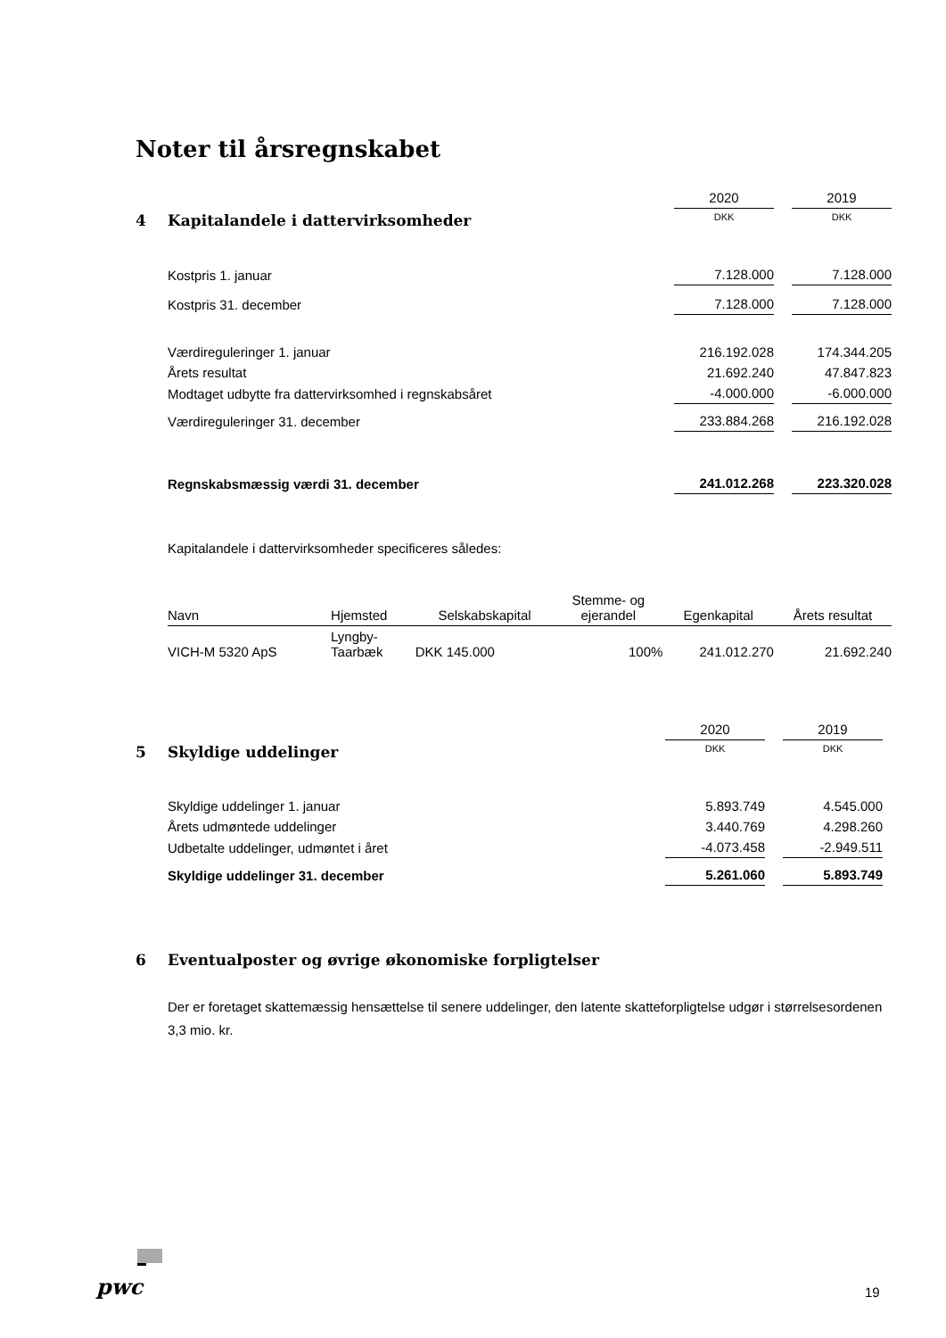Noter til årsregnskabet
| | 2020 | | 2019 |
| 4 Kapitalandele i dattervirksomheder | DKK | | DKK |
| Kostpris 1. januar | 7.128.000 | | 7.128.000 |
| Kostpris 31. december | 7.128.000 | | 7.128.000 |
| Værdireguleringer 1. januar | 216.192.028 | | 174.344.205 |
| Årets resultat | 21.692.240 | | 47.847.823 |
| Modtaget udbytte fra dattervirksomhed i regnskabsåret | -4.000.000 | | -6.000.000 |
| Værdireguleringer 31. december | 233.884.268 | | 216.192.028 |
| Regnskabsmæssig værdi 31. december | 241.012.268 | | 223.320.028 |
Kapitalandele i dattervirksomheder specificeres således:
| Navn | Hjemsted | Selskabskapital | Stemme- og ejerandel | Egenkapital | Årets resultat |
| --- | --- | --- | --- | --- | --- |
| VICH-M 5320 ApS | Lyngby- Taarbæk | DKK 145.000 | 100% | 241.012.270 | 21.692.240 |
| | 2020 | | 2019 |
| 5 Skyldige uddelinger | DKK | | DKK |
| Skyldige uddelinger 1. januar | 5.893.749 | | 4.545.000 |
| Årets udmøntede uddelinger | 3.440.769 | | 4.298.260 |
| Udbetalte uddelinger, udmøntet i året | -4.073.458 | | -2.949.511 |
| Skyldige uddelinger 31. december | 5.261.060 | | 5.893.749 |
6 Eventualposter og øvrige økonomiske forpligtelser
Der er foretaget skattemæssig hensættelse til senere uddelinger, den latente skatteforpligtelse udgør i størrelsesordenen 3,3 mio. kr.
pwc 19